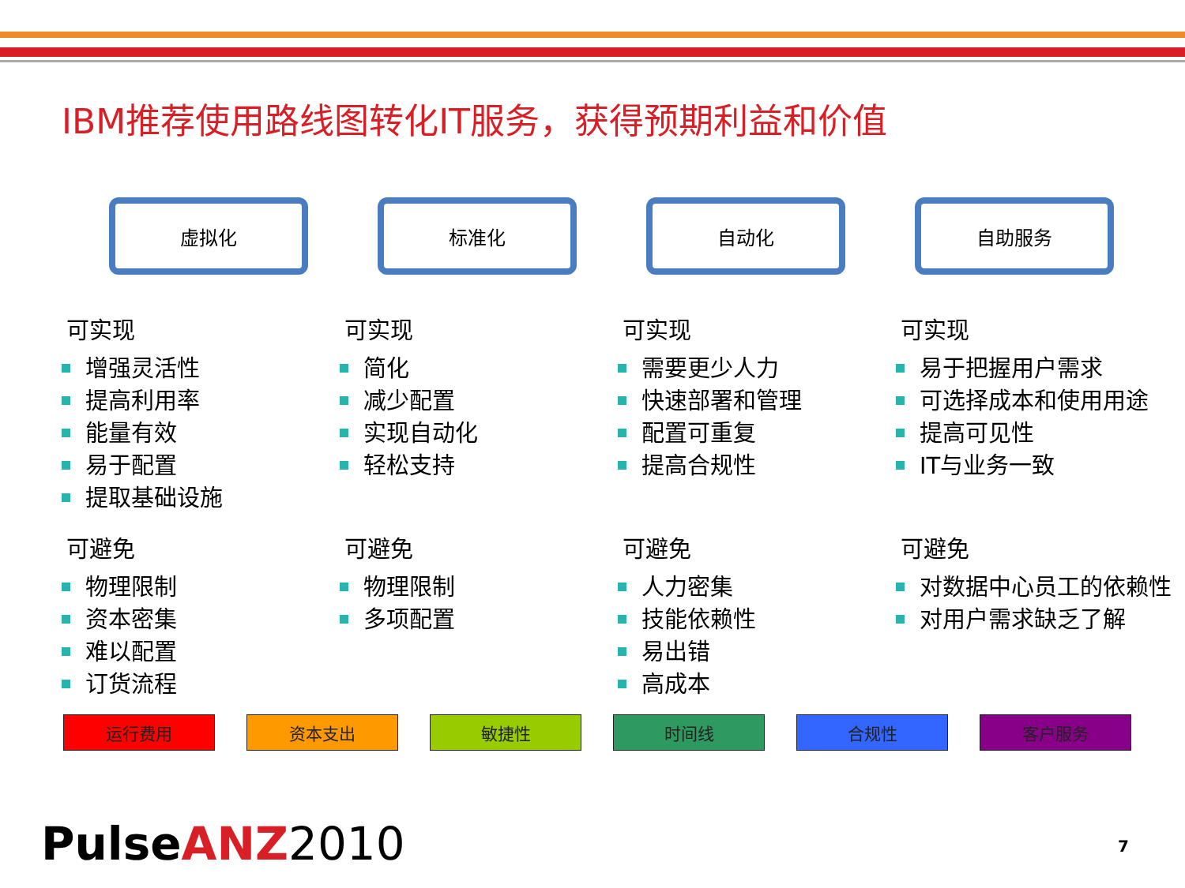IBM推荐使用路线图转化IT服务，获得预期利益和价值
虚拟化 标准化 自动化 自助服务
可实现
增强灵活性
提高利用率
能量有效
易于配置
提取基础设施
可避免
物理限制
资本密集
难以配置
订货流程
可实现
简化
减少配置
实现自动化
轻松支持
可避免
物理限制
多项配置
可实现
需要更少人力
快速部署和管理
配置可重复
提高合规性
可避免
人力密集
技能依赖性
易出错
高成本
可实现
易于把握用户需求
可选择成本和使用用途
提高可见性
IT与业务一致
可避免
对数据中心员工的依赖性
对用户需求缺乏了解
运行费用 资本支出 敏捷性 时间线 合规性 客户服务
Pulse ANZ 2010 7